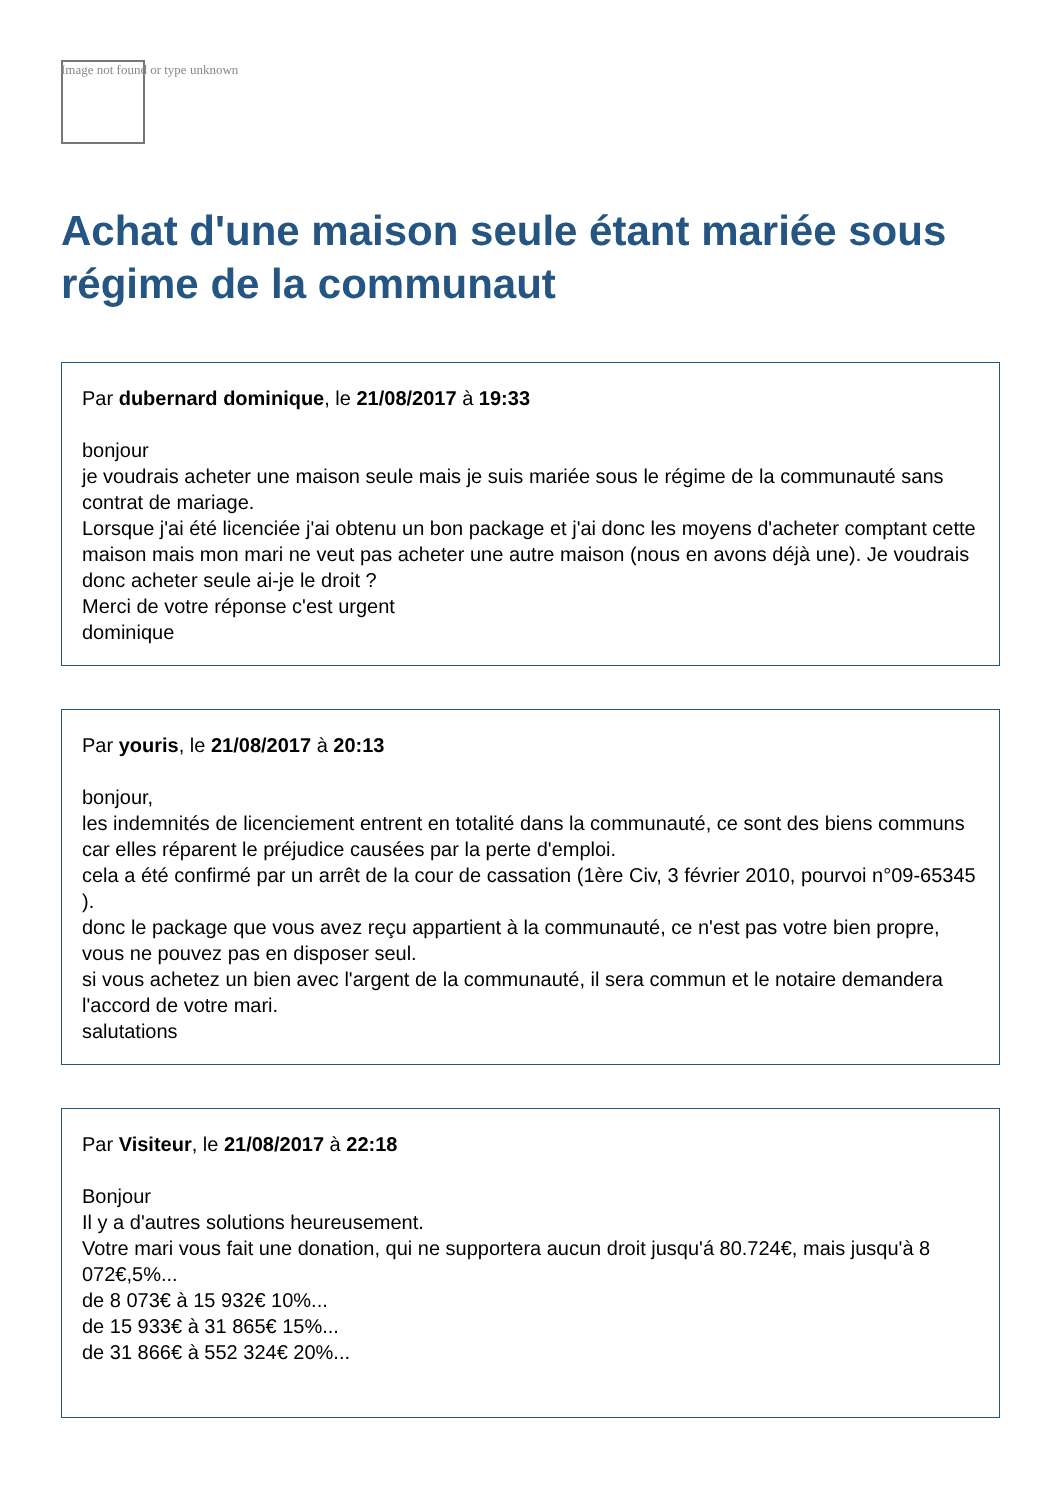Image not found or type unknown
Achat d'une maison seule étant mariée sous régime de la communaut
Par dubernard dominique, le 21/08/2017 à 19:33
bonjour
je voudrais acheter une maison seule mais je suis mariée sous le régime de la communauté sans contrat de mariage.
Lorsque j'ai été licenciée j'ai obtenu un bon package et j'ai donc les moyens d'acheter comptant cette maison mais mon mari ne veut pas acheter une autre maison (nous en avons déjà une). Je voudrais donc acheter seule ai-je le droit ?
Merci de votre réponse c'est urgent
dominique
Par youris, le 21/08/2017 à 20:13
bonjour,
les indemnités de licenciement entrent en totalité dans la communauté, ce sont des biens communs car elles réparent le préjudice causées par la perte d'emploi.
cela a été confirmé par un arrêt de la cour de cassation (1ère Civ, 3 février 2010, pourvoi n°09-65345 ).
donc le package que vous avez reçu appartient à la communauté, ce n'est pas votre bien propre, vous ne pouvez pas en disposer seul.
si vous achetez un bien avec l'argent de la communauté, il sera commun et le notaire demandera l'accord de votre mari.
salutations
Par Visiteur, le 21/08/2017 à 22:18
Bonjour
Il y a d'autres solutions heureusement.
Votre mari vous fait une donation, qui ne supportera aucun droit jusqu'á 80.724€, mais jusqu'à 8 072€,5%...
de 8 073€ à 15 932€ 10%...
de 15 933€ à 31 865€ 15%...
de 31 866€ à 552 324€ 20%...